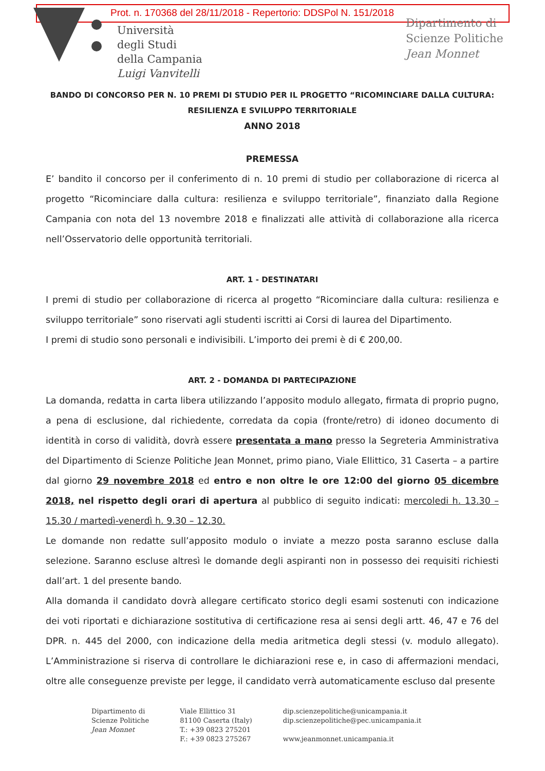Prot. n. 170368 del 28/11/2018 - Repertorio: DDSPol N. 151/2018
Università
degli Studi
della Campania
Luigi Vanvitelli
Dipartimento di
Scienze Politiche
Jean Monnet
BANDO DI CONCORSO PER N. 10 PREMI DI STUDIO PER IL PROGETTO “RICOMINCIARE DALLA CULTURA:
RESILIENZA E SVILUPPO TERRITORIALE
ANNO 2018
PREMESSA
E’ bandito il concorso per il conferimento di n. 10 premi di studio per collaborazione di ricerca al progetto “Ricominciare dalla cultura: resilienza e sviluppo territoriale”, finanziato dalla Regione Campania con nota del 13 novembre 2018 e finalizzati alle attività di collaborazione alla ricerca nell’Osservatorio delle opportunità territoriali.
ART. 1 - DESTINATARI
I premi di studio per collaborazione di ricerca al progetto “Ricominciare dalla cultura: resilienza e sviluppo territoriale” sono riservati agli studenti iscritti ai Corsi di laurea del Dipartimento.
I premi di studio sono personali e indivisibili. L’importo dei premi è di € 200,00.
ART. 2 - DOMANDA DI PARTECIPAZIONE
La domanda, redatta in carta libera utilizzando l’apposito modulo allegato, firmata di proprio pugno, a pena di esclusione, dal richiedente, corredata da copia (fronte/retro) di idoneo documento di identità in corso di validità, dovrà essere presentata a mano presso la Segreteria Amministrativa del Dipartimento di Scienze Politiche Jean Monnet, primo piano, Viale Ellittico, 31 Caserta – a partire dal giorno 29 novembre 2018 ed entro e non oltre le ore 12:00 del giorno 05 dicembre 2018, nel rispetto degli orari di apertura al pubblico di seguito indicati: mercoledi h. 13.30 – 15.30 / martedì-venerdì h. 9.30 – 12.30.
Le domande non redatte sull’apposito modulo o inviate a mezzo posta saranno escluse dalla selezione. Saranno escluse altresì le domande degli aspiranti non in possesso dei requisiti richiesti dall’art. 1 del presente bando.
Alla domanda il candidato dovrà allegare certificato storico degli esami sostenuti con indicazione dei voti riportati e dichiarazione sostitutiva di certificazione resa ai sensi degli artt. 46, 47 e 76 del DPR. n. 445 del 2000, con indicazione della media aritmetica degli stessi (v. modulo allegato). L’Amministrazione si riserva di controllare le dichiarazioni rese e, in caso di affermazioni mendaci, oltre alle conseguenze previste per legge, il candidato verrà automaticamente escluso dal presente
Dipartimento di
Scienze Politiche
Jean Monnet
Viale Ellittico 31
81100 Caserta (Italy)
T.: +39 0823 275201
F.: +39 0823 275267
dip.scienzepolitiche@unicampania.it
dip.scienzepolitiche@pec.unicampania.it
www.jeanmonnet.unicampania.it